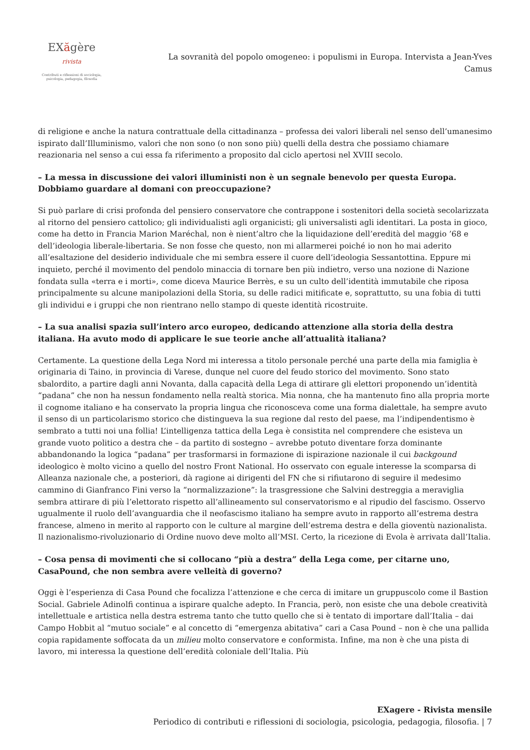EXăgère rivista
Contributi e riflessioni di sociologia, psicologia, pedagogia, filosofia
La sovranità del popolo omogeneo: i populismi in Europa. Intervista a Jean-Yves Camus
di religione e anche la natura contrattuale della cittadinanza – professa dei valori liberali nel senso dell’umanesimo ispirato dall’Illuminismo, valori che non sono (o non sono più) quelli della destra che possiamo chiamare reazionaria nel senso a cui essa fa riferimento a proposito dal ciclo apertosi nel XVIII secolo.
– La messa in discussione dei valori illuministi non è un segnale benevolo per questa Europa. Dobbiamo guardare al domani con preoccupazione?
Si può parlare di crisi profonda del pensiero conservatore che contrappone i sostenitori della società secolarizzata al ritorno del pensiero cattolico; gli individualisti agli organicisti; gli universalisti agli identitari. La posta in gioco, come ha detto in Francia Marion Maréchal, non è nient’altro che la liquidazione dell’eredità del maggio ’68 e dell’ideologia liberale-libertaria. Se non fosse che questo, non mi allarmerei poiché io non ho mai aderito all’esaltazione del desiderio individuale che mi sembra essere il cuore dell’ideologia Sessantottina. Eppure mi inquieto, perché il movimento del pendolo minaccia di tornare ben più indietro, verso una nozione di Nazione fondata sulla «terra e i morti», come diceva Maurice Berrès, e su un culto dell’identità immutabile che riposa principalmente su alcune manipolazioni della Storia, su delle radici mitificate e, soprattutto, su una fobia di tutti gli individui e i gruppi che non rientrano nello stampo di queste identità ricostruite.
– La sua analisi spazia sull’intero arco europeo, dedicando attenzione alla storia della destra italiana. Ha avuto modo di applicare le sue teorie anche all’attualità italiana?
Certamente. La questione della Lega Nord mi interessa a titolo personale perché una parte della mia famiglia è originaria di Taino, in provincia di Varese, dunque nel cuore del feudo storico del movimento. Sono stato sbalordito, a partire dagli anni Novanta, dalla capacità della Lega di attirare gli elettori proponendo un’identità “padana” che non ha nessun fondamento nella realtà storica. Mia nonna, che ha mantenuto fino alla propria morte il cognome italiano e ha conservato la propria lingua che riconosceva come una forma dialettale, ha sempre avuto il senso di un particolarismo storico che distingueva la sua regione dal resto del paese, ma l’indipendentismo è sembrato a tutti noi una follia! L’intelligenza tattica della Lega è consistita nel comprendere che esisteva un grande vuoto politico a destra che – da partito di sostegno – avrebbe potuto diventare forza dominante abbandonando la logica “padana” per trasformarsi in formazione di ispirazione nazionale il cui backgound ideologico è molto vicino a quello del nostro Front National. Ho osservato con eguale interesse la scomparsa di Alleanza nazionale che, a posteriori, dà ragione ai dirigenti del FN che si rifiutarono di seguire il medesimo cammino di Gianfranco Fini verso la “normalizzazione”: la trasgressione che Salvini destreggia a meraviglia sembra attirare di più l’elettorato rispetto all’allineamento sul conservatorismo e al ripudio del fascismo. Osservo ugualmente il ruolo dell’avanguardia che il neofascismo italiano ha sempre avuto in rapporto all’estrema destra francese, almeno in merito al rapporto con le culture al margine dell’estrema destra e della gioventù nazionalista. Il nazionalismo-rivoluzionario di Ordine nuovo deve molto all’MSI. Certo, la ricezione di Evola è arrivata dall’Italia.
– Cosa pensa di movimenti che si collocano “più a destra” della Lega come, per citarne uno, CasaPound, che non sembra avere velleità di governo?
Oggi è l’esperienza di Casa Pound che focalizza l’attenzione e che cerca di imitare un gruppuscolo come il Bastion Social. Gabriele Adinolfi continua a ispirare qualche adepto. In Francia, però, non esiste che una debole creatività intellettuale e artistica nella destra estrema tanto che tutto quello che si è tentato di importare dall’Italia – dai Campo Hobbit al “mutuo sociale” e al concetto di “emergenza abitativa” cari a Casa Pound – non è che una pallida copia rapidamente soffocata da un milieu molto conservatore e conformista. Infine, ma non è che una pista di lavoro, mi interessa la questione dell’eredità coloniale dell’Italia. Più
EXagere - Rivista mensile
Periodico di contributi e riflessioni di sociologia, psicologia, pedagogia, filosofia. | 7